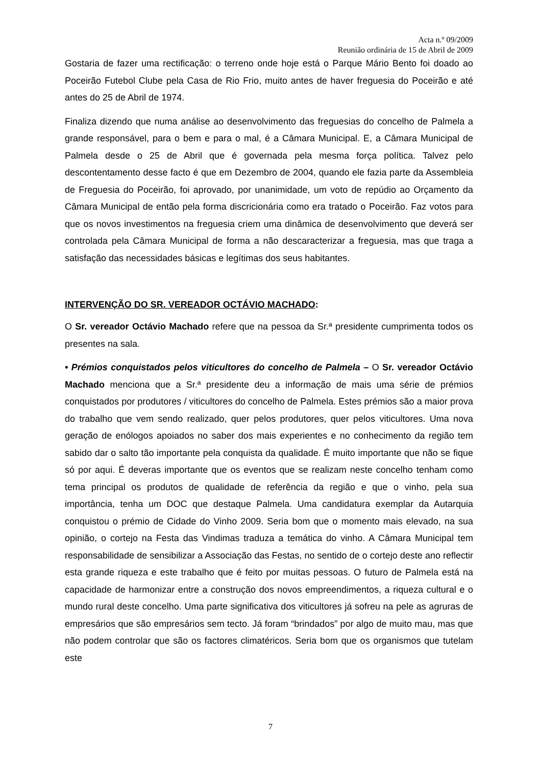Acta n.º 09/2009
Reunião ordinária de 15 de Abril de 2009
Gostaria de fazer uma rectificação: o terreno onde hoje está o Parque Mário Bento foi doado ao Poceirão Futebol Clube pela Casa de Rio Frio, muito antes de haver freguesia do Poceirão e até antes do 25 de Abril de 1974.
Finaliza dizendo que numa análise ao desenvolvimento das freguesias do concelho de Palmela a grande responsável, para o bem e para o mal, é a Câmara Municipal. E, a Câmara Municipal de Palmela desde o 25 de Abril que é governada pela mesma força política. Talvez pelo descontentamento desse facto é que em Dezembro de 2004, quando ele fazia parte da Assembleia de Freguesia do Poceirão, foi aprovado, por unanimidade, um voto de repúdio ao Orçamento da Câmara Municipal de então pela forma discricionária como era tratado o Poceirão. Faz votos para que os novos investimentos na freguesia criem uma dinâmica de desenvolvimento que deverá ser controlada pela Câmara Municipal de forma a não descaracterizar a freguesia, mas que traga a satisfação das necessidades básicas e legítimas dos seus habitantes.
INTERVENÇÃO DO SR. VEREADOR OCTÁVIO MACHADO:
O Sr. vereador Octávio Machado refere que na pessoa da Sr.ª presidente cumprimenta todos os presentes na sala.
• Prémios conquistados pelos viticultores do concelho de Palmela – O Sr. vereador Octávio Machado menciona que a Sr.ª presidente deu a informação de mais uma série de prémios conquistados por produtores / viticultores do concelho de Palmela. Estes prémios são a maior prova do trabalho que vem sendo realizado, quer pelos produtores, quer pelos viticultores. Uma nova geração de enólogos apoiados no saber dos mais experientes e no conhecimento da região tem sabido dar o salto tão importante pela conquista da qualidade. É muito importante que não se fique só por aqui. É deveras importante que os eventos que se realizam neste concelho tenham como tema principal os produtos de qualidade de referência da região e que o vinho, pela sua importância, tenha um DOC que destaque Palmela. Uma candidatura exemplar da Autarquia conquistou o prémio de Cidade do Vinho 2009. Seria bom que o momento mais elevado, na sua opinião, o cortejo na Festa das Vindimas traduza a temática do vinho. A Câmara Municipal tem responsabilidade de sensibilizar a Associação das Festas, no sentido de o cortejo deste ano reflectir esta grande riqueza e este trabalho que é feito por muitas pessoas. O futuro de Palmela está na capacidade de harmonizar entre a construção dos novos empreendimentos, a riqueza cultural e o mundo rural deste concelho. Uma parte significativa dos viticultores já sofreu na pele as agruras de empresários que são empresários sem tecto. Já foram “brindados” por algo de muito mau, mas que não podem controlar que são os factores climatéricos. Seria bom que os organismos que tutelam este
7